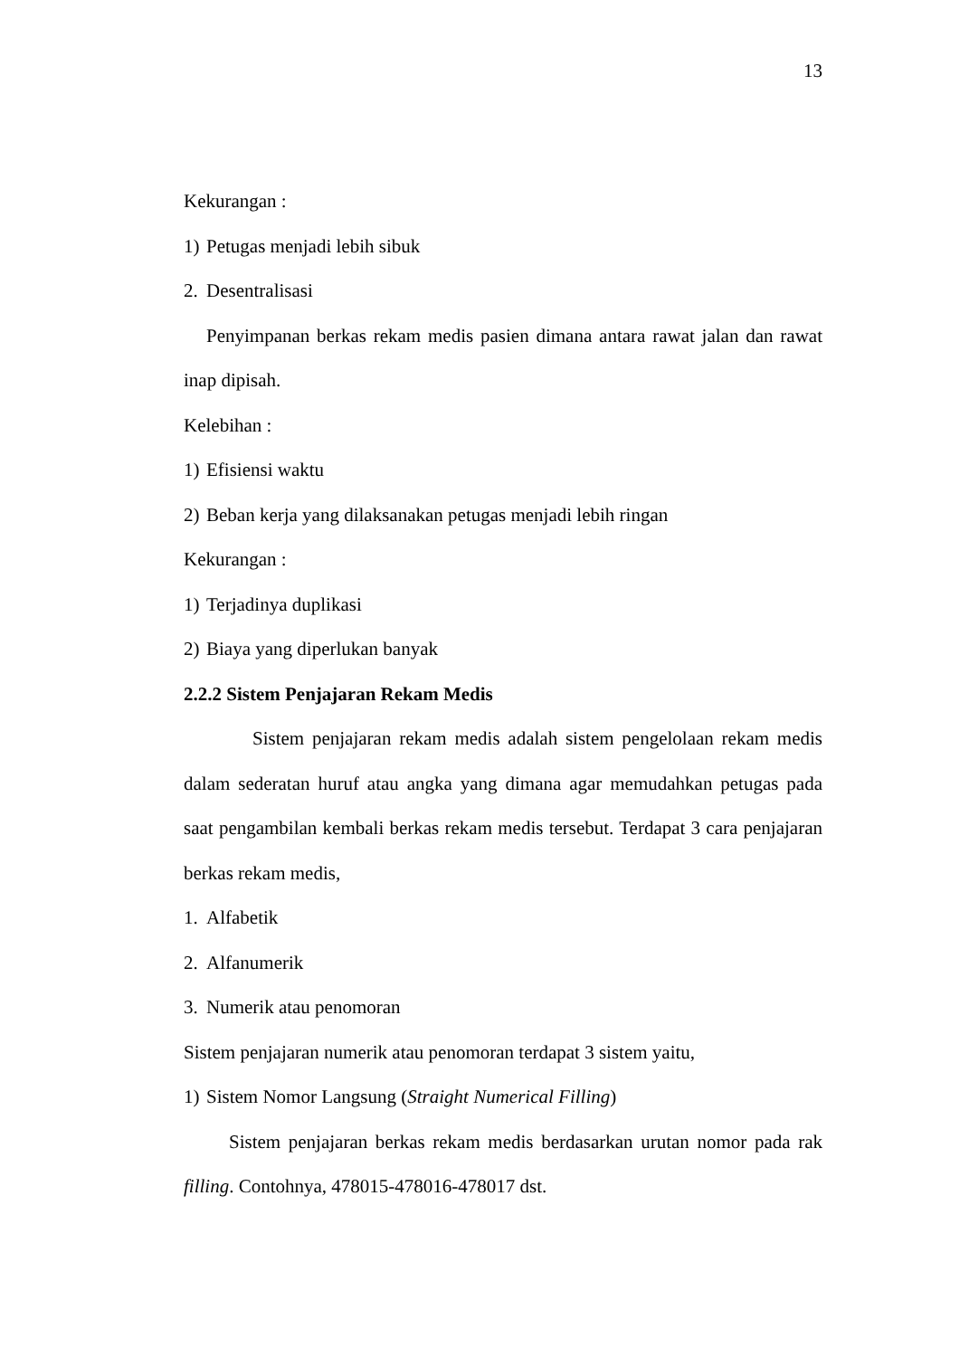13
Kekurangan :
1) Petugas menjadi lebih sibuk
2. Desentralisasi
Penyimpanan berkas rekam medis pasien dimana antara rawat jalan dan rawat inap dipisah.
Kelebihan :
1) Efisiensi waktu
2) Beban kerja yang dilaksanakan petugas menjadi lebih ringan
Kekurangan :
1) Terjadinya duplikasi
2) Biaya yang diperlukan banyak
2.2.2 Sistem Penjajaran Rekam Medis
Sistem penjajaran rekam medis adalah sistem pengelolaan rekam medis dalam sederatan huruf atau angka yang dimana agar memudahkan petugas pada saat pengambilan kembali berkas rekam medis tersebut. Terdapat 3 cara penjajaran berkas rekam medis,
1. Alfabetik
2. Alfanumerik
3. Numerik atau penomoran
Sistem penjajaran numerik atau penomoran terdapat 3 sistem yaitu,
1) Sistem Nomor Langsung (Straight Numerical Filling)
Sistem penjajaran berkas rekam medis berdasarkan urutan nomor pada rak filling. Contohnya, 478015-478016-478017 dst.